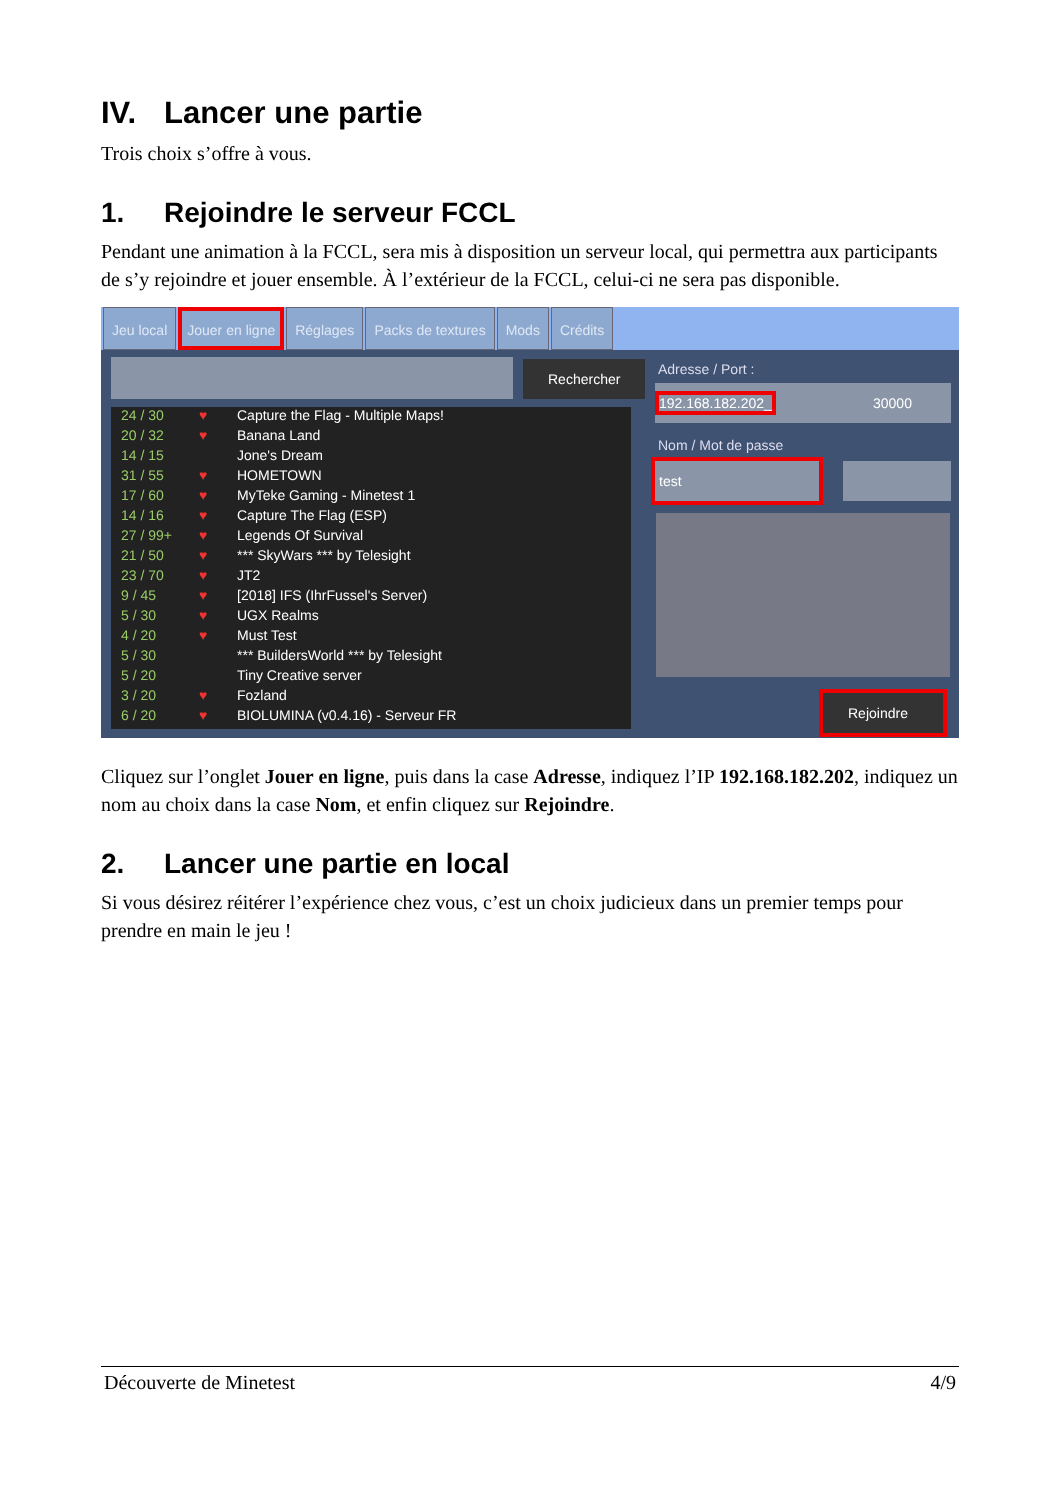IV. Lancer une partie
Trois choix s’offre à vous.
1. Rejoindre le serveur FCCL
Pendant une animation à la FCCL, sera mis à disposition un serveur local, qui permettra aux participants de s’y rejoindre et jouer ensemble. À l’extérieur de la FCCL, celui-ci ne sera pas disponible.
Jeu local Jouer en ligne Réglages Packs de textures Mods Crédits
Rechercher
24 / 30 ♥ Capture the Flag - Multiple Maps!
20 / 32 ♥ Banana Land
14 / 15 Jone's Dream
31 / 55 ♥ HOMETOWN
17 / 60 ♥ MyTeke Gaming - Minetest 1
14 / 16 ♥ Capture The Flag (ESP)
27 / 99+ ♥ Legends Of Survival
21 / 50 ♥ *** SkyWars *** by Telesight
23 / 70 ♥ JT2
9 / 45 ♥ [2018] IFS (IhrFussel's Server)
5 / 30 ♥ UGX Realms
4 / 20 ♥ Must Test
5 / 30 *** BuildersWorld *** by Telesight
5 / 20 Tiny Creative server
3 / 20 ♥ Fozland
6 / 20 ♥ BIOLUMINA (v0.4.16) - Serveur FR
Adresse / Port :
192.168.182.202_ 30000
Nom / Mot de passe
test
Rejoindre
Cliquez sur l’onglet Jouer en ligne, puis dans la case Adresse, indiquez l’IP 192.168.182.202, indiquez un nom au choix dans la case Nom, et enfin cliquez sur Rejoindre.
2. Lancer une partie en local
Si vous désirez réitérer l’expérience chez vous, c’est un choix judicieux dans un premier temps pour prendre en main le jeu !
Découverte de Minetest 4/9